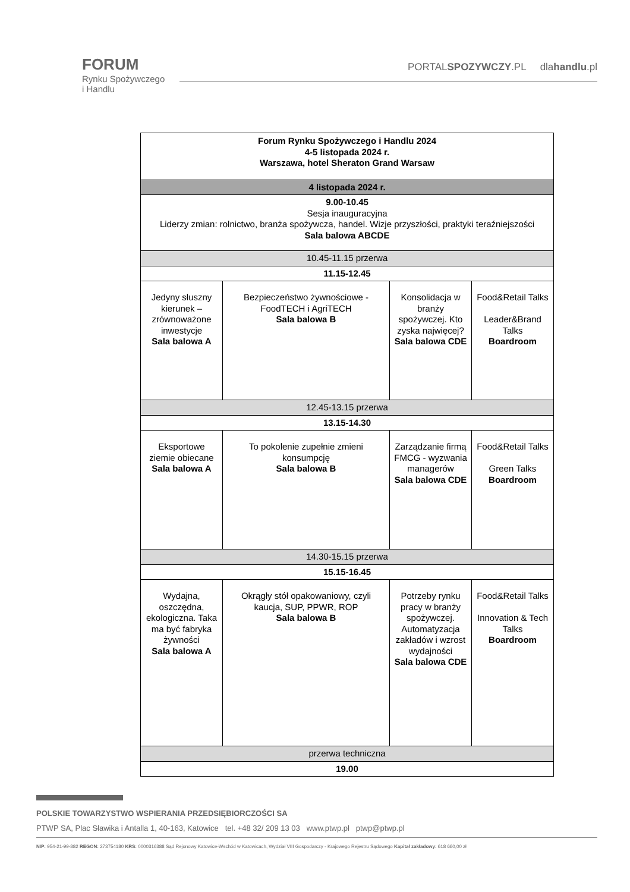FORUM
Rynku Spożywczego
i Handlu
PORTALSPOZYWCZY.PL dlahandlu.pl
| Forum Rynku Spożywczego i Handlu 2024 4-5 listopada 2024 r. Warszawa, hotel Sheraton Grand Warsaw | | | |
| 4 listopada 2024 r. | | | |
| 9.00-10.45 Sesja inauguracyjna Liderzy zmian: rolnictwo, branża spożywcza, handel. Wizje przyszłości, praktyki teraźniejszości Sala balowa ABCDE | | | |
| 10.45-11.15 przerwa | | | |
| 11.15-12.45 | | | |
| Jedyny słuszny kierunek – zrównoważone inwestycje Sala balowa A | Bezpieczeństwo żywnościowe - FoodTECH i AgriTECH Sala balowa B | Konsolidacja w branży spożywczej. Kto zyska najwięcej? Sala balowa CDE | Food&Retail Talks Leader&Brand Talks Boardroom |
| 12.45-13.15 przerwa | | | |
| 13.15-14.30 | | | |
| Eksportowe ziemie obiecane Sala balowa A | To pokolenie zupełnie zmieni konsumpcję Sala balowa B | Zarządzanie firmą FMCG - wyzwania managerów Sala balowa CDE | Food&Retail Talks Green Talks Boardroom |
| 14.30-15.15 przerwa | | | |
| 15.15-16.45 | | | |
| Wydajna, oszczędna, ekologiczna. Taka ma być fabryka żywności Sala balowa A | Okrągły stół opakowaniowy, czyli kaucja, SUP, PPWR, ROP Sala balowa B | Potrzeby rynku pracy w branży spożywczej. Automatyzacja zakładów i wzrost wydajności Sala balowa CDE | Food&Retail Talks Innovation & Tech Talks Boardroom |
| przerwa techniczna | | | |
| 19.00 | | | |
POLSKIE TOWARZYSTWO WSPIERANIA PRZEDSIĘBIORCZOŚCI SA
PTWP SA, Plac Sławika i Antalla 1, 40-163, Katowice tel. +48 32/ 209 13 03 www.ptwp.pl ptwp@ptwp.pl
NIP: 954-21-99-882 REGON: 273754180 KRS: 0000316388 Sąd Rejonowy Katowice-Wschód w Katowicach, Wydział VIII Gospodarczy - Krajowego Rejestru Sądowego Kapitał zakładowy: 618 660,00 zł